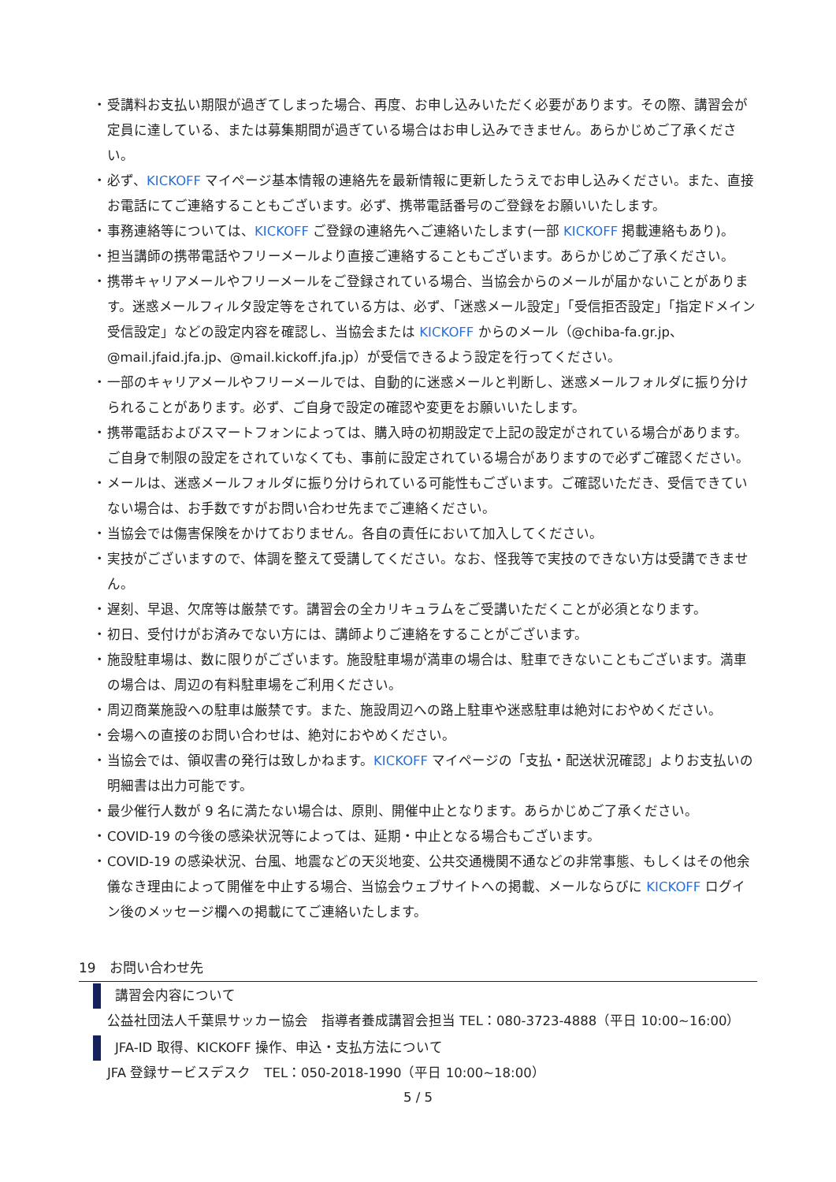・ 受講料お支払い期限が過ぎてしまった場合、再度、お申し込みいただく必要があります。その際、講習会が定員に達している、または募集期間が過ぎている場合はお申し込みできません。あらかじめご了承ください。
・ 必ず、KICKOFF マイページ基本情報の連絡先を最新情報に更新したうえでお申し込みください。また、直接お電話にてご連絡することもございます。必ず、携帯電話番号のご登録をお願いいたします。
・ 事務連絡等については、KICKOFF ご登録の連絡先へご連絡いたします(一部 KICKOFF 掲載連絡もあり)。
・ 担当講師の携帯電話やフリーメールより直接ご連絡することもございます。あらかじめご了承ください。
・ 携帯キャリアメールやフリーメールをご登録されている場合、当協会からのメールが届かないことがあります。迷惑メールフィルタ設定等をされている方は、必ず、「迷惑メール設定」「受信拒否設定」「指定ドメイン受信設定」などの設定内容を確認し、当協会または KICKOFF からのメール（@chiba-fa.gr.jp、@mail.jfaid.jfa.jp、@mail.kickoff.jfa.jp）が受信できるよう設定を行ってください。
・ 一部のキャリアメールやフリーメールでは、自動的に迷惑メールと判断し、迷惑メールフォルダに振り分けられることがあります。必ず、ご自身で設定の確認や変更をお願いいたします。
・ 携帯電話およびスマートフォンによっては、購入時の初期設定で上記の設定がされている場合があります。ご自身で制限の設定をされていなくても、事前に設定されている場合がありますので必ずご確認ください。
・ メールは、迷惑メールフォルダに振り分けられている可能性もございます。ご確認いただき、受信できていない場合は、お手数ですがお問い合わせ先までご連絡ください。
・ 当協会では傷害保険をかけておりません。各自の責任において加入してください。
・ 実技がございますので、体調を整えて受講してください。なお、怪我等で実技のできない方は受講できません。
・ 遅刻、早退、欠席等は厳禁です。講習会の全カリキュラムをご受講いただくことが必須となります。
・ 初日、受付けがお済みでない方には、講師よりご連絡をすることがございます。
・ 施設駐車場は、数に限りがございます。施設駐車場が満車の場合は、駐車できないこともございます。満車の場合は、周辺の有料駐車場をご利用ください。
・ 周辺商業施設への駐車は厳禁です。また、施設周辺への路上駐車や迷惑駐車は絶対におやめください。
・ 会場への直接のお問い合わせは、絶対におやめください。
・ 当協会では、領収書の発行は致しかねます。KICKOFF マイページの「支払・配送状況確認」よりお支払いの明細書は出力可能です。
・ 最少催行人数が 9 名に満たない場合は、原則、開催中止となります。あらかじめご了承ください。
・ COVID-19 の今後の感染状況等によっては、延期・中止となる場合もございます。
・ COVID-19 の感染状況、台風、地震などの天災地変、公共交通機関不通などの非常事態、もしくはその他余儀なき理由によって開催を中止する場合、当協会ウェブサイトへの掲載、メールならびに KICKOFF ログイン後のメッセージ欄への掲載にてご連絡いたします。
19　お問い合わせ先
講習会内容について
公益社団法人千葉県サッカー協会　指導者養成講習会担当 TEL：080-3723-4888（平日 10:00~16:00）
JFA-ID 取得、KICKOFF 操作、申込・支払方法について
JFA 登録サービスデスク　TEL：050-2018-1990（平日 10:00~18:00）
5 / 5